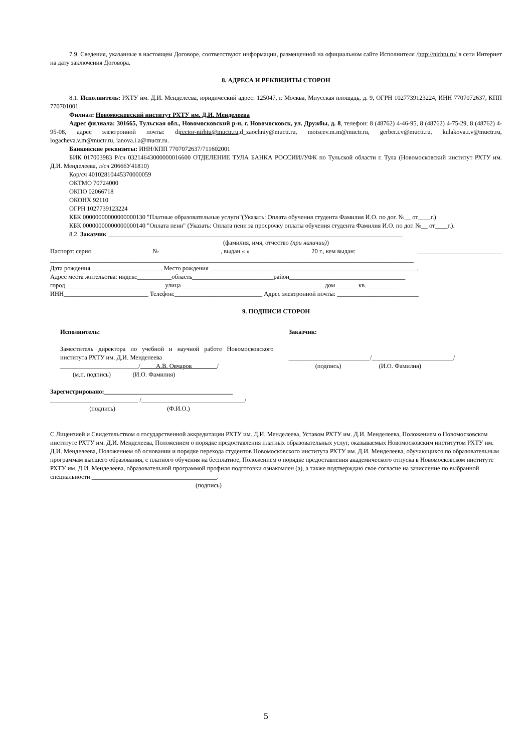7.9. Сведения, указанные в настоящем Договоре, соответствуют информации, размещенной на официальном сайте Исполнителя /http://nirhtu.ru/ в сети Интернет на дату заключения Договора.
8. АДРЕСА И РЕКВИЗИТЫ СТОРОН
8.1. Исполнитель: РХТУ им. Д.И. Менделеева, юридический адрес: 125047, г. Москва, Миусская площадь, д. 9, ОГРН 1027739123224, ИНН 7707072637, КПП 770701001.
Филиал: Новомосковский институт РХТУ им. Д.И. Менделеева
Адрес филиала: 301665, Тульская обл., Новомосковский р-н, г. Новомосковск, ул. Дружбы, д. 8, телефон: 8 (48762) 4-46-95, 8 (48762) 4-75-29, 8 (48762) 4-95-08, адрес электронной почты: director-nirhtu@muctr.ru,d_zaochniy@muctr.ru, moiseev.m.m@muctr.ru, gerber.i.v@muctr.ru, kulakova.i.v@muctr.ru, logacheva.v.m@muctr.ru, ianova.i.a@muctr.ru.
Банковские реквизиты: ИНН/КПП 7707072637/711602001
БИК 017003983 Р/сч 03214643000000016600 ОТДЕЛЕНИЕ ТУЛА БАНКА РОССИИ//УФК по Тульской области г. Тула (Новомосковский институт РХТУ им. Д.И. Менделеева, л/сч 20666У41810)
Кор/сч 40102810445370000059
ОКТМО 70724000
ОКПО 02066718
ОКОНХ 92110
ОГРН 1027739123224
КБК 00000000000000000130 "Платные образовательные услуги"(Указать: Оплата обучения студента Фамилия И.О. по дог. №__ от____г.)
КБК 00000000000000000140 "Оплата пени" (Указать: Оплата пени за просрочку оплаты обучения студента Фамилия И.О. по дог. №__ от____г.).
8.2. Заказчик ______________________________________________________________________________________________
(фамилия, имя, отчество (при наличии))
Паспорт: серия №, выдан « » 20 г., кем выдан: ___________________________
____________________________________________________________________________________________________________________
Дата рождения ______________________. Место рождения __________________________________________________________________.
Адрес места жительства: индекс___________область__________________________район_____________________________________
город________________________________улица______________________________________________дом_______ кв.__________
ИНН___________________________ Телефон:____________________________ Адрес электронной почты: __________________________
9. ПОДПИСИ СТОРОН
Исполнитель:
Заместитель директора по учебной и научной работе Новомосковского института РХТУ им. Д.И. Менделеева
_________________________/_____А.В. Овчаров________/
(м.п. подпись) (И.О. Фамилия)
Заказчик:
__________________________/__________________________/
(подпись) (И.О. Фамилия)
Зарегистрировано:_________________________________________
____________________________ /_________________________________/
(подпись) (Ф.И.О.)
С Лицензией и Свидетельством о государственной аккредитации РХТУ им. Д.И. Менделеева, Уставом РХТУ им. Д.И. Менделеева, Положением о Новомосковском институте РХТУ им. Д.И. Менделеева, Положением о порядке предоставления платных образовательных услуг, оказываемых Новомосковским институтом РХТУ им. Д.И. Менделеева, Положением об основании и порядке перехода студентов Новомосковского института РХТУ им. Д.И. Менделеева, обучающихся по образовательным программам высшего образования, с платного обучения на бесплатное, Положением о порядке предоставления академического отпуска в Новомосковском институте РХТУ им. Д.И. Менделеева, образовательной программой профиля подготовки ознакомлен (а), а также подтверждаю свое согласие на зачисление по выбранной специальности ________________________________________.
(подпись)
5